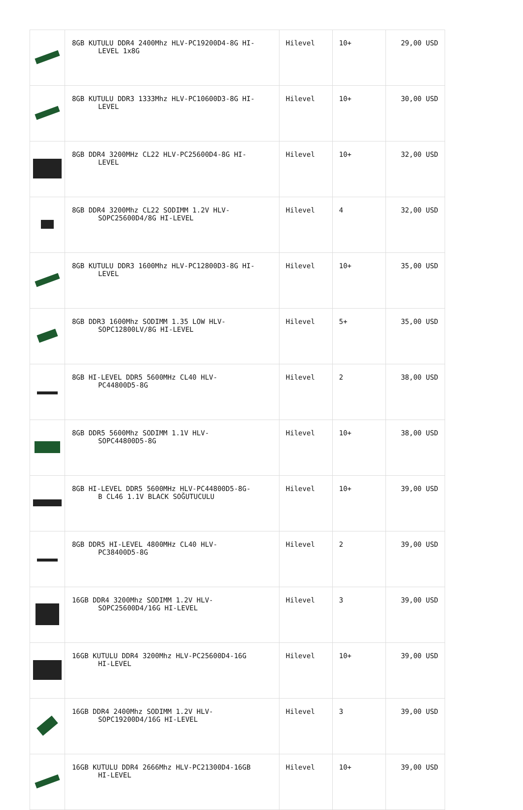| | 8GB KUTULU DDR4 2400Mhz HLV-PC19200D4-8G HI- LEVEL 1x8G | Hilevel | 10+ | 29,00 USD |
| | 8GB KUTULU DDR3 1333Mhz HLV-PC10600D3-8G HI- LEVEL | Hilevel | 10+ | 30,00 USD |
| | 8GB DDR4 3200MHz CL22 HLV-PC25600D4-8G HI- LEVEL | Hilevel | 10+ | 32,00 USD |
| | 8GB DDR4 3200Mhz CL22 SODIMM 1.2V HLV- SOPC25600D4/8G HI-LEVEL | Hilevel | 4 | 32,00 USD |
| | 8GB KUTULU DDR3 1600Mhz HLV-PC12800D3-8G HI- LEVEL | Hilevel | 10+ | 35,00 USD |
| | 8GB DDR3 1600Mhz SODIMM 1.35 LOW HLV- SOPC12800LV/8G HI-LEVEL | Hilevel | 5+ | 35,00 USD |
| | 8GB HI-LEVEL DDR5 5600MHz CL40 HLV- PC44800D5-8G | Hilevel | 2 | 38,00 USD |
| | 8GB DDR5 5600Mhz SODIMM 1.1V HLV- SOPC44800D5-8G | Hilevel | 10+ | 38,00 USD |
| | 8GB HI-LEVEL DDR5 5600MHz HLV-PC44800D5-8G- B CL46 1.1V BLACK SOĞUTUCULU | Hilevel | 10+ | 39,00 USD |
| | 8GB DDR5 HI-LEVEL 4800MHz CL40 HLV- PC38400D5-8G | Hilevel | 2 | 39,00 USD |
| | 16GB DDR4 3200Mhz SODIMM 1.2V HLV- SOPC25600D4/16G HI-LEVEL | Hilevel | 3 | 39,00 USD |
| | 16GB KUTULU DDR4 3200Mhz HLV-PC25600D4-16G HI-LEVEL | Hilevel | 10+ | 39,00 USD |
| | 16GB DDR4 2400Mhz SODIMM 1.2V HLV- SOPC19200D4/16G HI-LEVEL | Hilevel | 3 | 39,00 USD |
| | 16GB KUTULU DDR4 2666Mhz HLV-PC21300D4-16GB HI-LEVEL | Hilevel | 10+ | 39,00 USD |